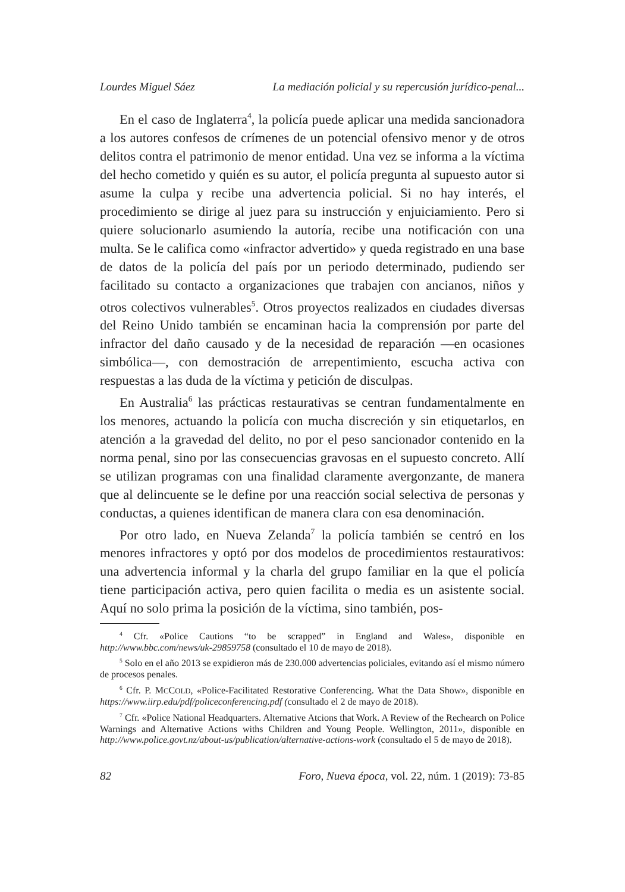Lourdes Miguel Sáez La mediación policial y su repercusión jurídico-penal...
En el caso de Inglaterra<sup>4</sup>, la policía puede aplicar una medida sancionadora a los autores confesos de crímenes de un potencial ofensivo menor y de otros delitos contra el patrimonio de menor entidad. Una vez se informa a la víctima del hecho cometido y quién es su autor, el policía pregunta al supuesto autor si asume la culpa y recibe una advertencia policial. Si no hay interés, el procedimiento se dirige al juez para su instrucción y enjuiciamiento. Pero si quiere solucionarlo asumiendo la autoría, recibe una notificación con una multa. Se le califica como «infractor advertido» y queda registrado en una base de datos de la policía del país por un periodo determinado, pudiendo ser facilitado su contacto a organizaciones que trabajen con ancianos, niños y otros colectivos vulnerables<sup>5</sup>. Otros proyectos realizados en ciudades diversas del Reino Unido también se encaminan hacia la comprensión por parte del infractor del daño causado y de la necesidad de reparación —en ocasiones simbólica—, con demostración de arrepentimiento, escucha activa con respuestas a las duda de la víctima y petición de disculpas.
En Australia<sup>6</sup> las prácticas restaurativas se centran fundamentalmente en los menores, actuando la policía con mucha discreción y sin etiquetarlos, en atención a la gravedad del delito, no por el peso sancionador contenido en la norma penal, sino por las consecuencias gravosas en el supuesto concreto. Allí se utilizan programas con una finalidad claramente avergonzante, de manera que al delincuente se le define por una reacción social selectiva de personas y conductas, a quienes identifican de manera clara con esa denominación.
Por otro lado, en Nueva Zelanda<sup>7</sup> la policía también se centró en los menores infractores y optó por dos modelos de procedimientos restaurativos: una advertencia informal y la charla del grupo familiar en la que el policía tiene participación activa, pero quien facilita o media es un asistente social. Aquí no solo prima la posición de la víctima, sino también, pos-
<sup>4</sup> Cfr. «Police Cautions “to be scrapped” in England and Wales», disponible en http://www.bbc.com/news/uk-29859758 (consultado el 10 de mayo de 2018).
<sup>5</sup> Solo en el año 2013 se expidieron más de 230.000 advertencias policiales, evitando así el mismo número de procesos penales.
<sup>6</sup> Cfr. P. MCCOLD, «Police-Facilitated Restorative Conferencing. What the Data Show», disponible en https://www.iirp.edu/pdf/policeconferencing.pdf (consultado el 2 de mayo de 2018).
<sup>7</sup> Cfr. «Police National Headquarters. Alternative Atcions that Work. A Review of the Rechearch on Police Warnings and Alternative Actions withs Children and Young People. Wellington, 2011», disponible en http://www.police.govt.nz/about-us/publication/alternative-actions-work (consultado el 5 de mayo de 2018).
82 Foro, Nueva época, vol. 22, núm. 1 (2019): 73-85